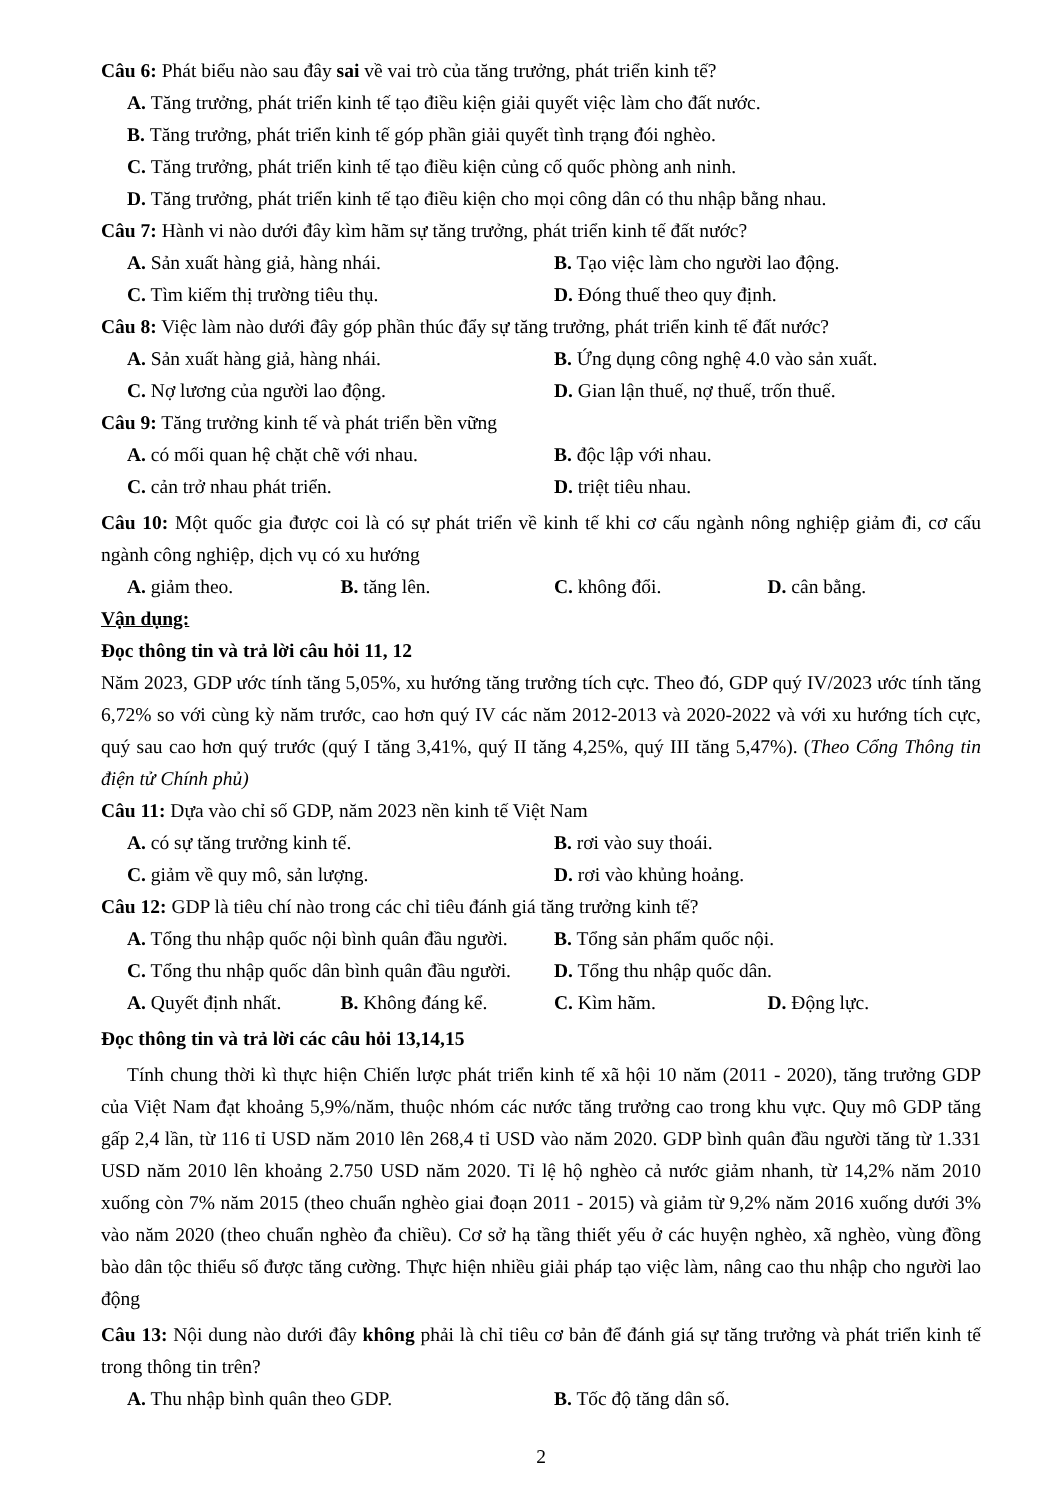Câu 6: Phát biểu nào sau đây sai về vai trò của tăng trưởng, phát triển kinh tế?
A. Tăng trưởng, phát triển kinh tế tạo điều kiện giải quyết việc làm cho đất nước.
B. Tăng trưởng, phát triển kinh tế góp phần giải quyết tình trạng đói nghèo.
C. Tăng trưởng, phát triển kinh tế tạo điều kiện củng cố quốc phòng anh ninh.
D. Tăng trưởng, phát triển kinh tế tạo điều kiện cho mọi công dân có thu nhập bằng nhau.
Câu 7: Hành vi nào dưới đây kìm hãm sự tăng trưởng, phát triển kinh tế đất nước?
A. Sản xuất hàng giả, hàng nhái. B. Tạo việc làm cho người lao động.
C. Tìm kiếm thị trường tiêu thụ. D. Đóng thuế theo quy định.
Câu 8: Việc làm nào dưới đây góp phần thúc đẩy sự tăng trưởng, phát triển kinh tế đất nước?
A. Sản xuất hàng giả, hàng nhái. B. Ứng dụng công nghệ 4.0 vào sản xuất.
C. Nợ lương của người lao động. D. Gian lận thuế, nợ thuế, trốn thuế.
Câu 9: Tăng trưởng kinh tế và phát triển bền vững
A. có mối quan hệ chặt chẽ với nhau. B. độc lập với nhau.
C. cản trở nhau phát triển. D. triệt tiêu nhau.
Câu 10: Một quốc gia được coi là có sự phát triển về kinh tế khi cơ cấu ngành nông nghiệp giảm đi, cơ cấu ngành công nghiệp, dịch vụ có xu hướng
A. giảm theo. B. tăng lên. C. không đổi. D. cân bằng.
Vận dụng:
Đọc thông tin và trả lời câu hỏi 11, 12
Năm 2023, GDP ước tính tăng 5,05%, xu hướng tăng trưởng tích cực. Theo đó, GDP quý IV/2023 ước tính tăng 6,72% so với cùng kỳ năm trước, cao hơn quý IV các năm 2012-2013 và 2020-2022 và với xu hướng tích cực, quý sau cao hơn quý trước (quý I tăng 3,41%, quý II tăng 4,25%, quý III tăng 5,47%). (Theo Cổng Thông tin điện tử Chính phủ)
Câu 11: Dựa vào chỉ số GDP, năm 2023 nền kinh tế Việt Nam
A. có sự tăng trưởng kinh tế. B. rơi vào suy thoái.
C. giảm về quy mô, sản lượng. D. rơi vào khủng hoảng.
Câu 12: GDP là tiêu chí nào trong các chỉ tiêu đánh giá tăng trưởng kinh tế?
A. Tổng thu nhập quốc nội bình quân đầu người. B. Tổng sản phẩm quốc nội.
C. Tổng thu nhập quốc dân bình quân đầu người. D. Tổng thu nhập quốc dân.
A. Quyết định nhất. B. Không đáng kể. C. Kìm hãm. D. Động lực.
Đọc thông tin và trả lời các câu hỏi 13,14,15
Tính chung thời kì thực hiện Chiến lược phát triển kinh tế xã hội 10 năm (2011 - 2020), tăng trưởng GDP của Việt Nam đạt khoảng 5,9%/năm, thuộc nhóm các nước tăng trưởng cao trong khu vực. Quy mô GDP tăng gấp 2,4 lần, từ 116 tỉ USD năm 2010 lên 268,4 tỉ USD vào năm 2020. GDP bình quân đầu người tăng từ 1.331 USD năm 2010 lên khoảng 2.750 USD năm 2020. Tỉ lệ hộ nghèo cả nước giảm nhanh, từ 14,2% năm 2010 xuống còn 7% năm 2015 (theo chuẩn nghèo giai đoạn 2011 - 2015) và giảm từ 9,2% năm 2016 xuống dưới 3% vào năm 2020 (theo chuẩn nghèo đa chiều). Cơ sở hạ tầng thiết yếu ở các huyện nghèo, xã nghèo, vùng đồng bào dân tộc thiểu số được tăng cường. Thực hiện nhiều giải pháp tạo việc làm, nâng cao thu nhập cho người lao động
Câu 13: Nội dung nào dưới đây không phải là chỉ tiêu cơ bản để đánh giá sự tăng trưởng và phát triển kinh tế trong thông tin trên?
A. Thu nhập bình quân theo GDP. B. Tốc độ tăng dân số.
2